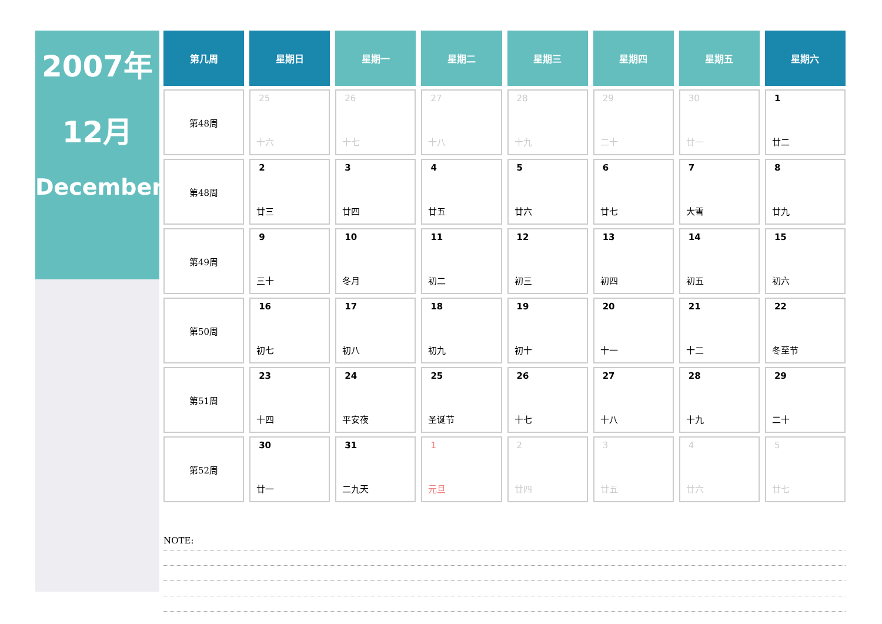2007年
12月
December
| 第几周 | 星期日 | 星期一 | 星期二 | 星期三 | 星期四 | 星期五 | 星期六 |
| --- | --- | --- | --- | --- | --- | --- | --- |
| 第48周 | 25 十六 | 26 十七 | 27 十八 | 28 十九 | 29 二十 | 30 廿一 | 1 廿二 |
| 第48周 | 2 廿三 | 3 廿四 | 4 廿五 | 5 廿六 | 6 廿七 | 7 大雪 | 8 廿九 |
| 第49周 | 9 三十 | 10 冬月 | 11 初二 | 12 初三 | 13 初四 | 14 初五 | 15 初六 |
| 第50周 | 16 初七 | 17 初八 | 18 初九 | 19 初十 | 20 十一 | 21 十二 | 22 冬至节 |
| 第51周 | 23 十四 | 24 平安夜 | 25 圣诞节 | 26 十七 | 27 十八 | 28 十九 | 29 二十 |
| 第52周 | 30 廿一 | 31 二九天 | 1 元旦 | 2 廿四 | 3 廿五 | 4 廿六 | 5 廿七 |
NOTE: